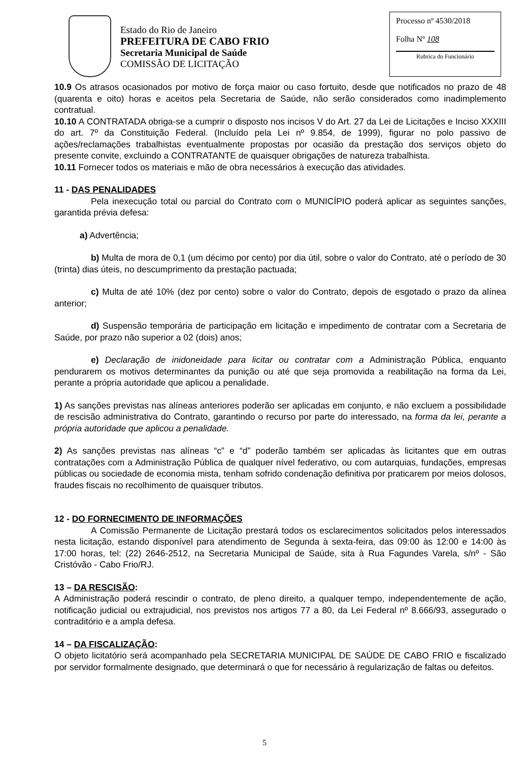Estado do Rio de Janeiro
PREFEITURA DE CABO FRIO
Secretaria Municipal de Saúde
COMISSÃO DE LICITAÇÃO
Processo nº 4530/2018
Folha Nº 108
Rubrica do Funcionário
10.9 Os atrasos ocasionados por motivo de força maior ou caso fortuito, desde que notificados no prazo de 48 (quarenta e oito) horas e aceitos pela Secretaria de Saúde, não serão considerados como inadimplemento contratual.
10.10 A CONTRATADA obriga-se a cumprir o disposto nos incisos V do Art. 27 da Lei de Licitações e Inciso XXXIII do art. 7º da Constituição Federal. (Incluído pela Lei nº 9.854, de 1999), figurar no polo passivo de ações/reclamações trabalhistas eventualmente propostas por ocasião da prestação dos serviços objeto do presente convite, excluindo a CONTRATANTE de quaisquer obrigações de natureza trabalhista.
10.11 Fornecer todos os materiais e mão de obra necessários à execução das atividades.
11 - DAS PENALIDADES
Pela inexecução total ou parcial do Contrato com o MUNICÍPIO poderá aplicar as seguintes sanções, garantida prévia defesa:
a) Advertência;
b) Multa de mora de 0,1 (um décimo por cento) por dia útil, sobre o valor do Contrato, até o período de 30 (trinta) dias úteis, no descumprimento da prestação pactuada;
c) Multa de até 10% (dez por cento) sobre o valor do Contrato, depois de esgotado o prazo da alínea anterior;
d) Suspensão temporária de participação em licitação e impedimento de contratar com a Secretaria de Saúde, por prazo não superior a 02 (dois) anos;
e) Declaração de inidoneidade para licitar ou contratar com a Administração Pública, enquanto pendurarem os motivos determinantes da punição ou até que seja promovida a reabilitação na forma da Lei, perante a própria autoridade que aplicou a penalidade.
1) As sanções previstas nas alíneas anteriores poderão ser aplicadas em conjunto, e não excluem a possibilidade de rescisão administrativa do Contrato, garantindo o recurso por parte do interessado, na forma da lei, perante a própria autoridade que aplicou a penalidade.
2) As sanções previstas nas alíneas “c” e “d” poderão também ser aplicadas às licitantes que em outras contratações com a Administração Pública de qualquer nível federativo, ou com autarquias, fundações, empresas públicas ou sociedade de economia mista, tenham sofrido condenação definitiva por praticarem por meios dolosos, fraudes fiscais no recolhimento de quaisquer tributos.
12 - DO FORNECIMENTO DE INFORMAÇÕES
A Comissão Permanente de Licitação prestará todos os esclarecimentos solicitados pelos interessados nesta licitação, estando disponível para atendimento de Segunda à sexta-feira, das 09:00 às 12:00 e 14:00 às 17:00 horas, tel: (22) 2646-2512, na Secretaria Municipal de Saúde, sita à Rua Fagundes Varela, s/nº - São Cristóvão - Cabo Frio/RJ.
13 – DA RESCISÃO:
A Administração poderá rescindir o contrato, de pleno direito, a qualquer tempo, independentemente de ação, notificação judicial ou extrajudicial, nos previstos nos artigos 77 a 80, da Lei Federal nº 8.666/93, assegurado o contraditório e a ampla defesa.
14 – DA FISCALIZAÇÃO:
O objeto licitatório será acompanhado pela SECRETARIA MUNICIPAL DE SAÚDE DE CABO FRIO e fiscalizado por servidor formalmente designado, que determinará o que for necessário à regularização de faltas ou defeitos.
5